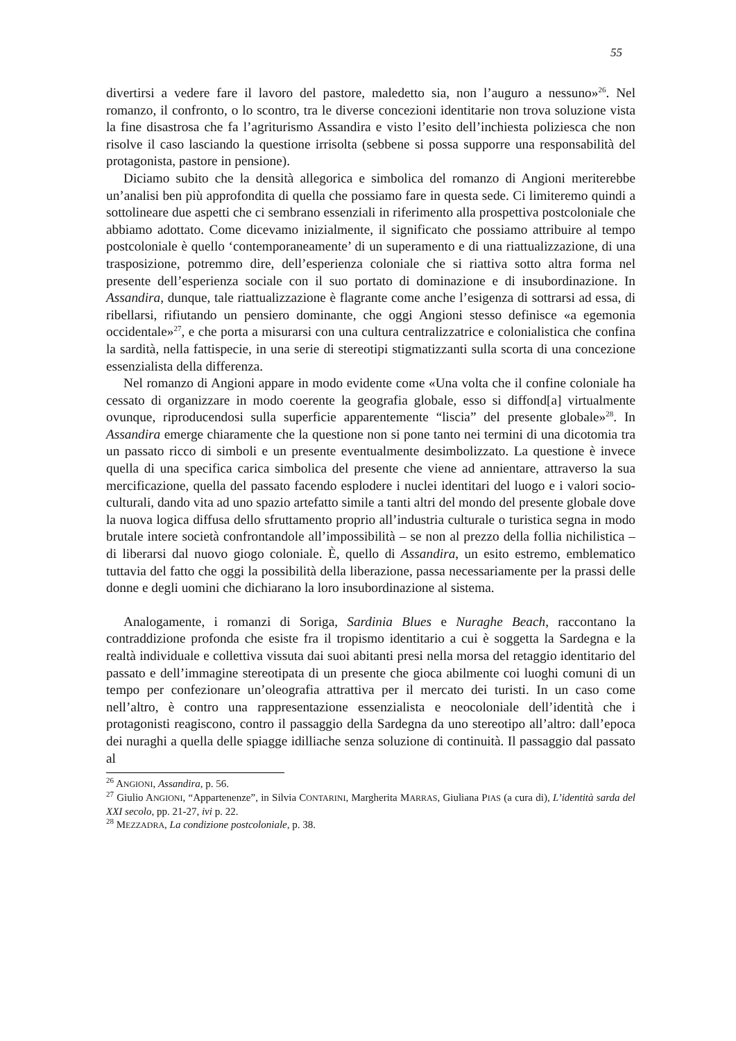55
divertirsi a vedere fare il lavoro del pastore, maledetto sia, non l’auguro a nessuno»<sup>26</sup>. Nel romanzo, il confronto, o lo scontro, tra le diverse concezioni identitarie non trova soluzione vista la fine disastrosa che fa l’agriturismo Assandira e visto l’esito dell’inchiesta poliziesca che non risolve il caso lasciando la questione irrisolta (sebbene si possa supporre una responsabilità del protagonista, pastore in pensione).
Diciamo subito che la densità allegorica e simbolica del romanzo di Angioni meriterebbe un’analisi ben più approfondita di quella che possiamo fare in questa sede. Ci limiteremo quindi a sottolineare due aspetti che ci sembrano essenziali in riferimento alla prospettiva postcoloniale che abbiamo adottato. Come dicevamo inizialmente, il significato che possiamo attribuire al tempo postcoloniale è quello ‘contemporaneamente’ di un superamento e di una riattualizzazione, di una trasposizione, potremmo dire, dell’esperienza coloniale che si riattiva sotto altra forma nel presente dell’esperienza sociale con il suo portato di dominazione e di insubordinazione. In Assandira, dunque, tale riattualizzazione è flagrante come anche l’esigenza di sottrarsi ad essa, di ribellarsi, rifiutando un pensiero dominante, che oggi Angioni stesso definisce «a egemonia occidentale»<sup>27</sup>, e che porta a misurarsi con una cultura centralizzatrice e colonialistica che confina la sardità, nella fattispecie, in una serie di stereotipi stigmatizzanti sulla scorta di una concezione essenzialista della differenza.
Nel romanzo di Angioni appare in modo evidente come «Una volta che il confine coloniale ha cessato di organizzare in modo coerente la geografia globale, esso si diffond[a] virtualmente ovunque, riproducendosi sulla superficie apparentemente “liscia” del presente globale»<sup>28</sup>. In Assandira emerge chiaramente che la questione non si pone tanto nei termini di una dicotomia tra un passato ricco di simboli e un presente eventualmente desimbolizzato. La questione è invece quella di una specifica carica simbolica del presente che viene ad annientare, attraverso la sua mercificazione, quella del passato facendo esplodere i nuclei identitari del luogo e i valori socio-culturali, dando vita ad uno spazio artefatto simile a tanti altri del mondo del presente globale dove la nuova logica diffusa dello sfruttamento proprio all’industria culturale o turistica segna in modo brutale intere società confrontandole all’impossibilità – se non al prezzo della follia nichilistica – di liberarsi dal nuovo giogo coloniale. È, quello di Assandira, un esito estremo, emblematico tuttavia del fatto che oggi la possibilità della liberazione, passa necessariamente per la prassi delle donne e degli uomini che dichiarano la loro insubordinazione al sistema.
Analogamente, i romanzi di Soriga, Sardinia Blues e Nuraghe Beach, raccontano la contraddizione profonda che esiste fra il tropismo identitario a cui è soggetta la Sardegna e la realtà individuale e collettiva vissuta dai suoi abitanti presi nella morsa del retaggio identitario del passato e dell’immagine stereotipata di un presente che gioca abilmente coi luoghi comuni di un tempo per confezionare un’oleografia attrattiva per il mercato dei turisti. In un caso come nell’altro, è contro una rappresentazione essenzialista e neocoloniale dell’identità che i protagonisti reagiscono, contro il passaggio della Sardegna da uno stereotipo all’altro: dall’epoca dei nuraghi a quella delle spiagge idilliache senza soluzione di continuità. Il passaggio dal passato al
<sup>26</sup> ANGIONI, Assandira, p. 56.
<sup>27</sup> Giulio ANGIONI, “Appartenenze”, in Silvia CONTARINI, Margherita MARRAS, Giuliana PIAS (a cura di), L’identità sarda del XXI secolo, pp. 21-27, ivi p. 22.
<sup>28</sup> MEZZADRA, La condizione postcoloniale, p. 38.